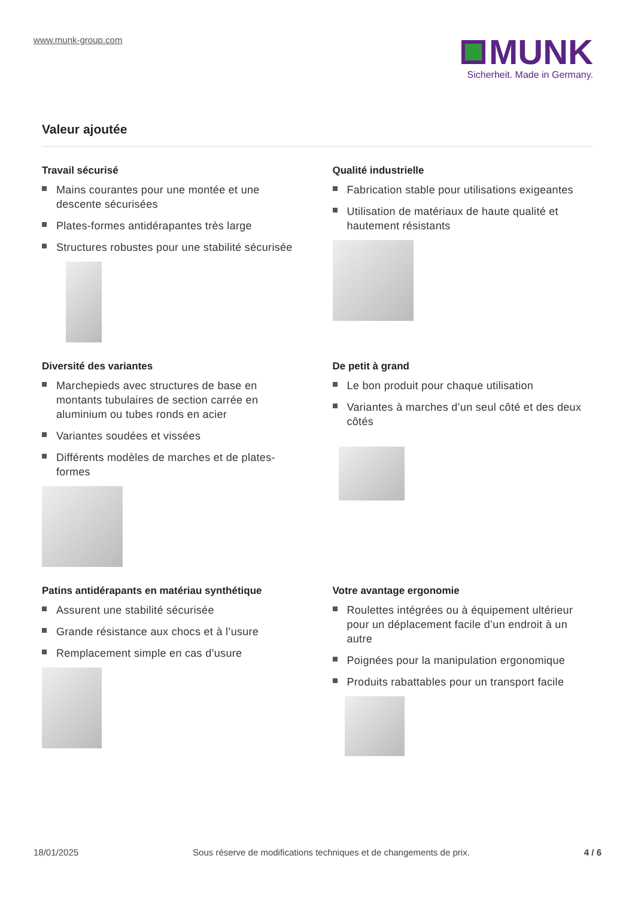www.munk-group.com
MUNK
Sicherheit. Made in Germany.
Valeur ajoutée
Travail sécurisé
Mains courantes pour une montée et une descente sécurisées
Plates-formes antidérapantes très large
Structures robustes pour une stabilité sécurisée
Qualité industrielle
Fabrication stable pour utilisations exigeantes
Utilisation de matériaux de haute qualité et hautement résistants
Diversité des variantes
Marchepieds avec structures de base en montants tubulaires de section carrée en aluminium ou tubes ronds en acier
Variantes soudées et vissées
Différents modèles de marches et de plates-formes
De petit à grand
Le bon produit pour chaque utilisation
Variantes à marches d’un seul côté et des deux côtés
Patins antidérapants en matériau synthétique
Assurent une stabilité sécurisée
Grande résistance aux chocs et à l’usure
Remplacement simple en cas d’usure
Votre avantage ergonomie
Roulettes intégrées ou à équipement ultérieur pour un déplacement facile d’un endroit à un autre
Poignées pour la manipulation ergonomique
Produits rabattables pour un transport facile
18/01/2025 Sous réserve de modifications techniques et de changements de prix. 4 / 6